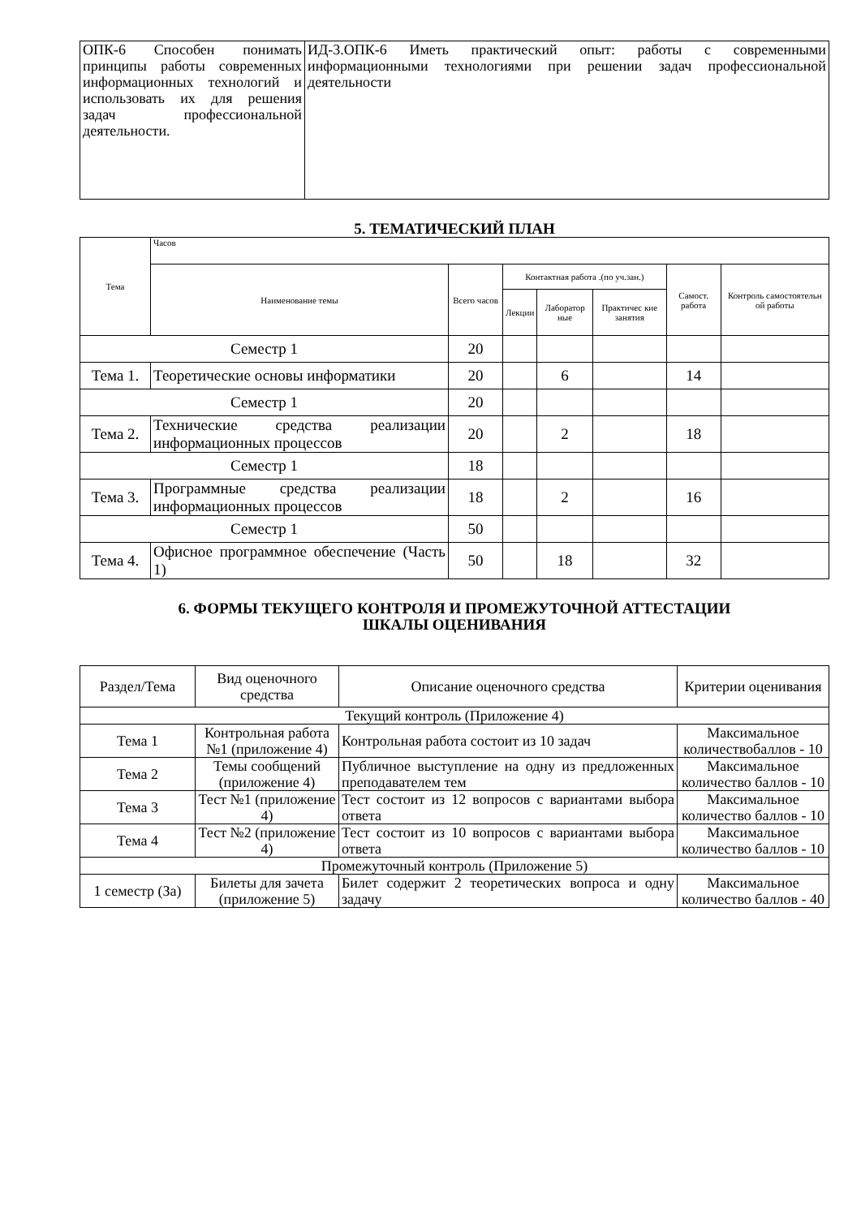| ОПК-6 Способен понимать принципы работы современных информационных технологий и использовать их для решения задач профессиональной деятельности. | ИД-3.ОПК-6 Иметь практический опыт: работы с современными информационными технологиями при решении задач профессиональной деятельности |
5. ТЕМАТИЧЕСКИЙ ПЛАН
| Тема | Часов | | | | | | |
| --- | --- | --- | --- | --- | --- | --- | --- |
| | Наименование темы | Всего часов | Контактная работа .(по уч.зан.) | | | Самост. работа | Контроль самостоятельн ой работы |
| | | | Лекции | Лаборатор ные | Практичес кие занятия | | |
| Семестр 1 | | 20 | | | | | |
| Тема 1. | Теоретические основы информатики | 20 | | 6 | | 14 | |
| Семестр 1 | | 20 | | | | | |
| Тема 2. | Технические средства реализации информационных процессов | 20 | | 2 | | 18 | |
| Семестр 1 | | 18 | | | | | |
| Тема 3. | Программные средства реализации информационных процессов | 18 | | 2 | | 16 | |
| Семестр 1 | | 50 | | | | | |
| Тема 4. | Офисное программное обеспечение (Часть 1) | 50 | | 18 | | 32 | |
6. ФОРМЫ ТЕКУЩЕГО КОНТРОЛЯ И ПРОМЕЖУТОЧНОЙ АТТЕСТАЦИИ
ШКАЛЫ ОЦЕНИВАНИЯ
| Раздел/Тема | Вид оценочного средства | Описание оценочного средства | Критерии оценивания |
| --- | --- | --- | --- |
| Текущий контроль (Приложение 4) | | | |
| Тема 1 | Контрольная работа №1 (приложение 4) | Контрольная работа состоит из 10 задач | Максимальное количествобаллов - 10 |
| Тема 2 | Темы сообщений (приложение 4) | Публичное выступление на одну из предложенных преподавателем тем | Максимальное количество баллов - 10 |
| Тема 3 | Тест №1 (приложение 4) | Тест состоит из 12 вопросов с вариантами выбора ответа | Максимальное количество баллов - 10 |
| Тема 4 | Тест №2 (приложение 4) | Тест состоит из 10 вопросов с вариантами выбора ответа | Максимальное количество баллов - 10 |
| Промежуточный контроль (Приложение 5) | | | |
| 1 семестр (За) | Билеты для зачета (приложение 5) | Билет содержит 2 теоретических вопроса и одну задачу | Максимальное количество баллов - 40 |